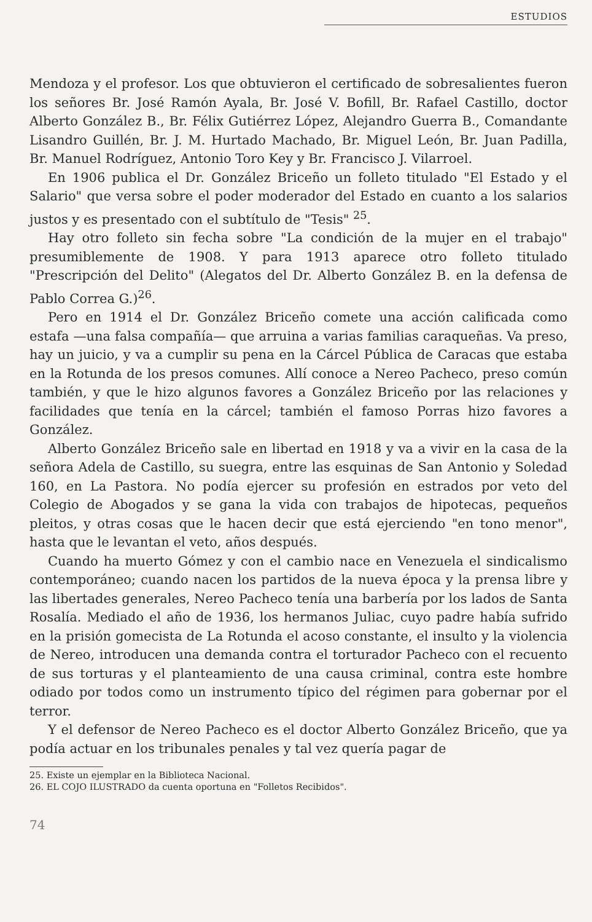ESTUDIOS
Mendoza y el profesor. Los que obtuvieron el certificado de sobresalientes fueron los señores Br. José Ramón Ayala, Br. José V. Bofill, Br. Rafael Castillo, doctor Alberto González B., Br. Félix Gutiérrez López, Alejandro Guerra B., Comandante Lisandro Guillén, Br. J. M. Hurtado Machado, Br. Miguel León, Br. Juan Padilla, Br. Manuel Rodríguez, Antonio Toro Key y Br. Francisco J. Vilarroel.
En 1906 publica el Dr. González Briceño un folleto titulado "El Estado y el Salario" que versa sobre el poder moderador del Estado en cuanto a los salarios justos y es presentado con el subtítulo de "Tesis" <sup>25</sup>.
Hay otro folleto sin fecha sobre "La condición de la mujer en el trabajo" presumiblemente de 1908. Y para 1913 aparece otro folleto titulado "Prescripción del Delito" (Alegatos del Dr. Alberto González B. en la defensa de Pablo Correa G.)<sup>26</sup>.
Pero en 1914 el Dr. González Briceño comete una acción calificada como estafa —una falsa compañía— que arruina a varias familias caraqueñas. Va preso, hay un juicio, y va a cumplir su pena en la Cárcel Pública de Caracas que estaba en la Rotunda de los presos comunes. Allí conoce a Nereo Pacheco, preso común también, y que le hizo algunos favores a González Briceño por las relaciones y facilidades que tenía en la cárcel; también el famoso Porras hizo favores a González.
Alberto González Briceño sale en libertad en 1918 y va a vivir en la casa de la señora Adela de Castillo, su suegra, entre las esquinas de San Antonio y Soledad 160, en La Pastora. No podía ejercer su profesión en estrados por veto del Colegio de Abogados y se gana la vida con trabajos de hipotecas, pequeños pleitos, y otras cosas que le hacen decir que está ejerciendo "en tono menor", hasta que le levantan el veto, años después.
Cuando ha muerto Gómez y con el cambio nace en Venezuela el sindicalismo contemporáneo; cuando nacen los partidos de la nueva época y la prensa libre y las libertades generales, Nereo Pacheco tenía una barbería por los lados de Santa Rosalía. Mediado el año de 1936, los hermanos Juliac, cuyo padre había sufrido en la prisión gomecista de La Rotunda el acoso constante, el insulto y la violencia de Nereo, introducen una demanda contra el torturador Pacheco con el recuento de sus torturas y el planteamiento de una causa criminal, contra este hombre odiado por todos como un instrumento típico del régimen para gobernar por el terror.
Y el defensor de Nereo Pacheco es el doctor Alberto González Briceño, que ya podía actuar en los tribunales penales y tal vez quería pagar de
25. Existe un ejemplar en la Biblioteca Nacional.
26. EL COJO ILUSTRADO da cuenta oportuna en "Folletos Recibidos".
74